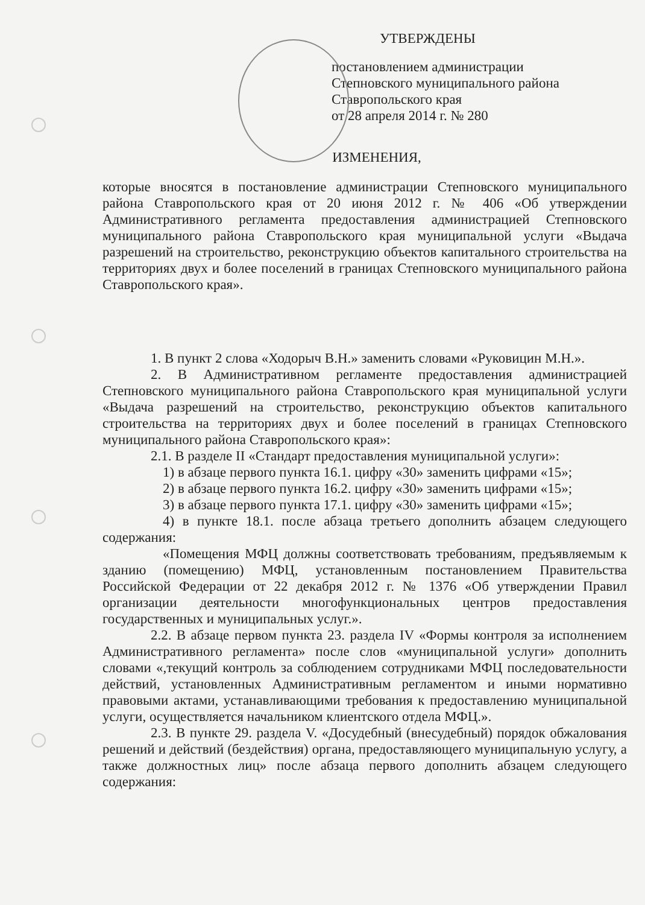УТВЕРЖДЕНЫ
постановлением администрации
Степновского муниципального района
Ставропольского края
от 28 апреля 2014 г. № 280
ИЗМЕНЕНИЯ,
которые вносятся в постановление администрации Степновского муниципального района Ставропольского края от 20 июня 2012 г. № 406 «Об утверждении Административного регламента предоставления администрацией Степновского муниципального района Ставропольского края муниципальной услуги «Выдача разрешений на строительство, реконструкцию объектов капитального строительства на территориях двух и более поселений в границах Степновского муниципального района Ставропольского края».
1. В пункт 2 слова «Ходорыч В.Н.» заменить словами «Руковицин М.Н.».
2. В Административном регламенте предоставления администрацией Степновского муниципального района Ставропольского края муниципальной услуги «Выдача разрешений на строительство, реконструкцию объектов капитального строительства на территориях двух и более поселений в границах Степновского муниципального района Ставропольского края»:
2.1. В разделе II «Стандарт предоставления муниципальной услуги»:
1) в абзаце первого пункта 16.1. цифру «30» заменить цифрами «15»;
2) в абзаце первого пункта 16.2. цифру «30» заменить цифрами «15»;
3) в абзаце первого пункта 17.1. цифру «30» заменить цифрами «15»;
4) в пункте 18.1. после абзаца третьего дополнить абзацем следующего содержания:
«Помещения МФЦ должны соответствовать требованиям, предъявляемым к зданию (помещению) МФЦ, установленным постановлением Правительства Российской Федерации от 22 декабря 2012 г. № 1376 «Об утверждении Правил организации деятельности многофункциональных центров предоставления государственных и муниципальных услуг.».
2.2. В абзаце первом пункта 23. раздела IV «Формы контроля за исполнением Административного регламента» после слов «муниципальной услуги» дополнить словами «,текущий контроль за соблюдением сотрудниками МФЦ последовательности действий, установленных Административным регламентом и иными нормативно правовыми актами, устанавливающими требования к предоставлению муниципальной услуги, осуществляется начальником клиентского отдела МФЦ.».
2.3. В пункте 29. раздела V. «Досудебный (внесудебный) порядок обжалования решений и действий (бездействия) органа, предоставляющего муниципальную услугу, а также должностных лиц» после абзаца первого дополнить абзацем следующего содержания: